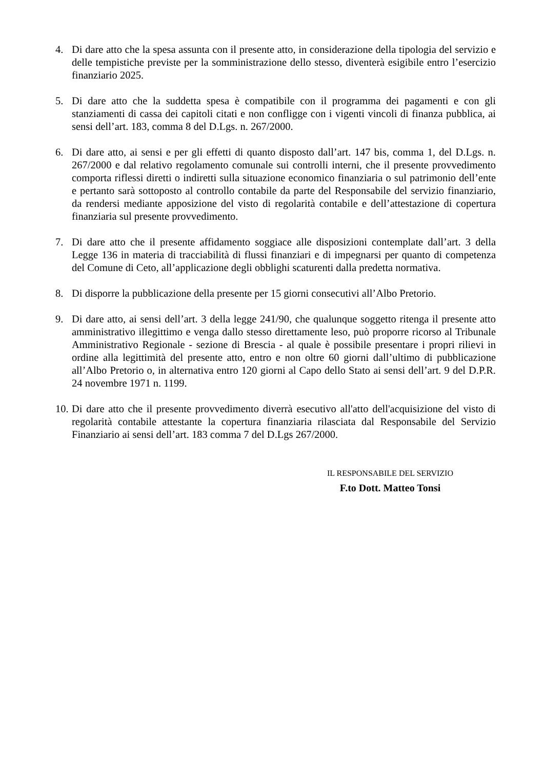4. Di dare atto che la spesa assunta con il presente atto, in considerazione della tipologia del servizio e delle tempistiche previste per la somministrazione dello stesso, diventerà esigibile entro l’esercizio finanziario 2025.
5. Di dare atto che la suddetta spesa è compatibile con il programma dei pagamenti e con gli stanziamenti di cassa dei capitoli citati e non confligge con i vigenti vincoli di finanza pubblica, ai sensi dell’art. 183, comma 8 del D.Lgs. n. 267/2000.
6. Di dare atto, ai sensi e per gli effetti di quanto disposto dall’art. 147 bis, comma 1, del D.Lgs. n. 267/2000 e dal relativo regolamento comunale sui controlli interni, che il presente provvedimento comporta riflessi diretti o indiretti sulla situazione economico finanziaria o sul patrimonio dell’ente e pertanto sarà sottoposto al controllo contabile da parte del Responsabile del servizio finanziario, da rendersi mediante apposizione del visto di regolarità contabile e dell’attestazione di copertura finanziaria sul presente provvedimento.
7. Di dare atto che il presente affidamento soggiace alle disposizioni contemplate dall’art. 3 della Legge 136 in materia di tracciabilità di flussi finanziari e di impegnarsi per quanto di competenza del Comune di Ceto, all’applicazione degli obblighi scaturenti dalla predetta normativa.
8. Di disporre la pubblicazione della presente per 15 giorni consecutivi all’Albo Pretorio.
9. Di dare atto, ai sensi dell’art. 3 della legge 241/90, che qualunque soggetto ritenga il presente atto amministrativo illegittimo e venga dallo stesso direttamente leso, può proporre ricorso al Tribunale Amministrativo Regionale - sezione di Brescia - al quale è possibile presentare i propri rilievi in ordine alla legittimità del presente atto, entro e non oltre 60 giorni dall’ultimo di pubblicazione all’Albo Pretorio o, in alternativa entro 120 giorni al Capo dello Stato ai sensi dell’art. 9 del D.P.R. 24 novembre 1971 n. 1199.
10.
Di dare atto che il presente provvedimento diverrà esecutivo all'atto dell'acquisizione del visto di regolarità contabile attestante la copertura finanziaria rilasciata dal Responsabile del Servizio Finanziario ai sensi dell’art. 183 comma 7 del D.Lgs 267/2000.
IL RESPONSABILE DEL SERVIZIO
F.to Dott. Matteo Tonsi